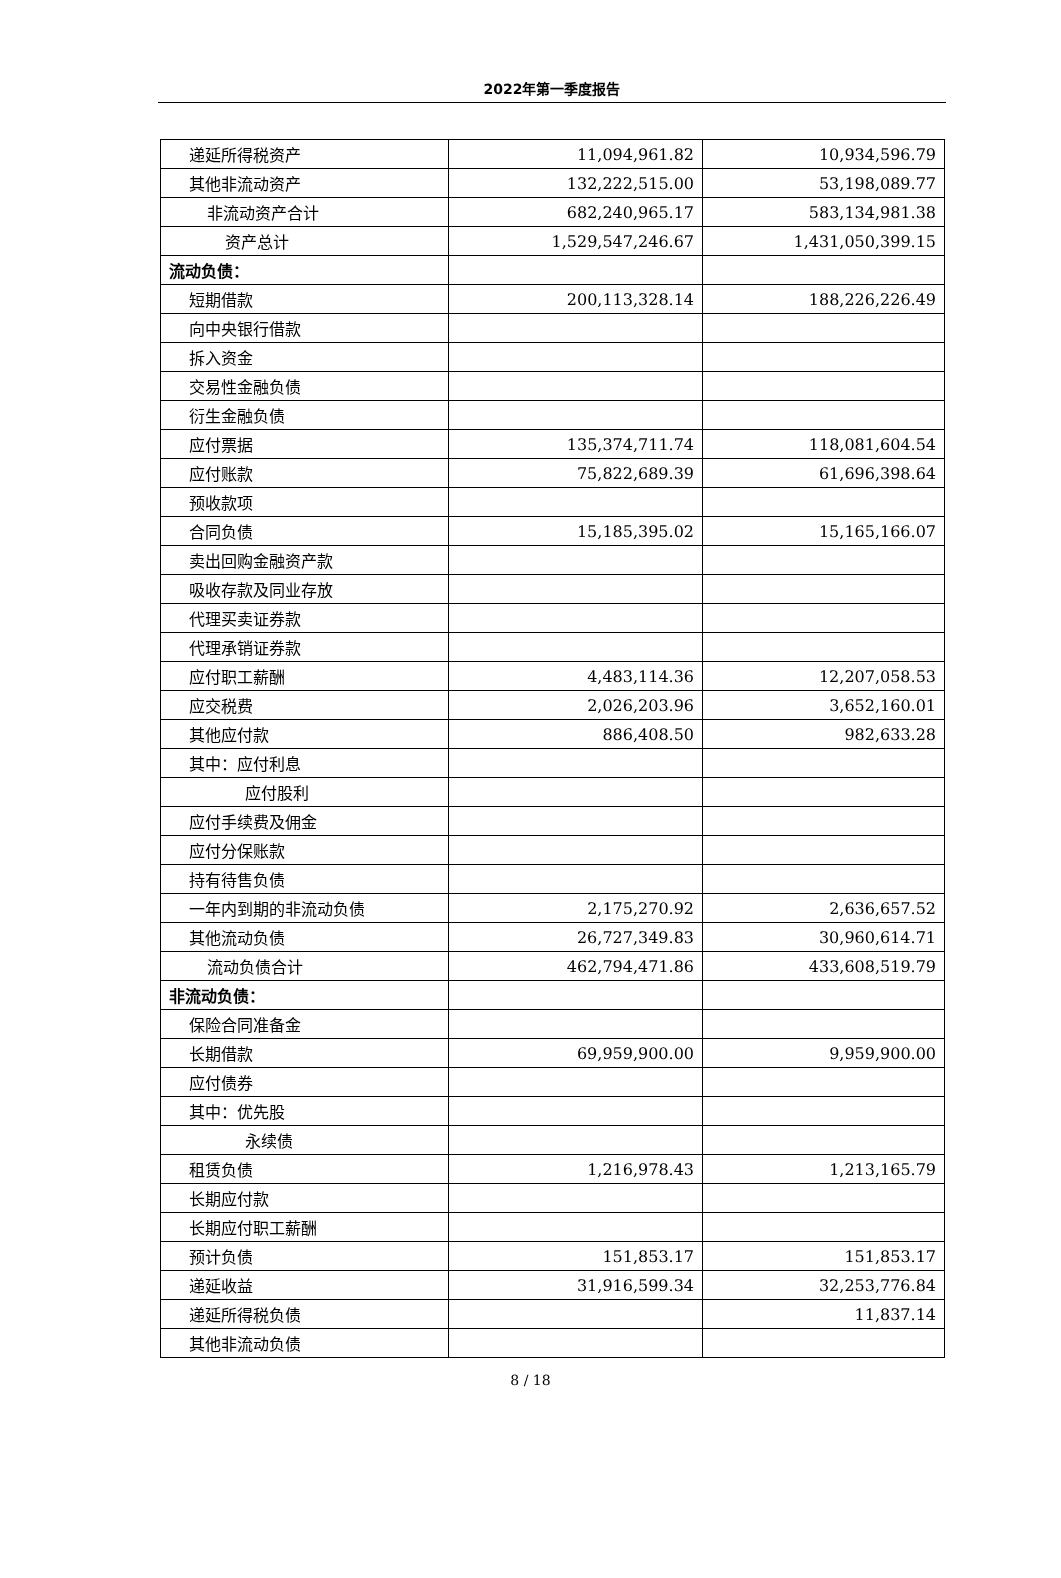2022年第一季度报告
| 递延所得税资产 | 11,094,961.82 | 10,934,596.79 |
| 其他非流动资产 | 132,222,515.00 | 53,198,089.77 |
| 非流动资产合计 | 682,240,965.17 | 583,134,981.38 |
| 资产总计 | 1,529,547,246.67 | 1,431,050,399.15 |
| 流动负债： | | |
| 短期借款 | 200,113,328.14 | 188,226,226.49 |
| 向中央银行借款 | | |
| 拆入资金 | | |
| 交易性金融负债 | | |
| 衍生金融负债 | | |
| 应付票据 | 135,374,711.74 | 118,081,604.54 |
| 应付账款 | 75,822,689.39 | 61,696,398.64 |
| 预收款项 | | |
| 合同负债 | 15,185,395.02 | 15,165,166.07 |
| 卖出回购金融资产款 | | |
| 吸收存款及同业存放 | | |
| 代理买卖证券款 | | |
| 代理承销证券款 | | |
| 应付职工薪酬 | 4,483,114.36 | 12,207,058.53 |
| 应交税费 | 2,026,203.96 | 3,652,160.01 |
| 其他应付款 | 886,408.50 | 982,633.28 |
| 其中：应付利息 | | |
| 应付股利 | | |
| 应付手续费及佣金 | | |
| 应付分保账款 | | |
| 持有待售负债 | | |
| 一年内到期的非流动负债 | 2,175,270.92 | 2,636,657.52 |
| 其他流动负债 | 26,727,349.83 | 30,960,614.71 |
| 流动负债合计 | 462,794,471.86 | 433,608,519.79 |
| 非流动负债： | | |
| 保险合同准备金 | | |
| 长期借款 | 69,959,900.00 | 9,959,900.00 |
| 应付债券 | | |
| 其中：优先股 | | |
| 永续债 | | |
| 租赁负债 | 1,216,978.43 | 1,213,165.79 |
| 长期应付款 | | |
| 长期应付职工薪酬 | | |
| 预计负债 | 151,853.17 | 151,853.17 |
| 递延收益 | 31,916,599.34 | 32,253,776.84 |
| 递延所得税负债 | | 11,837.14 |
| 其他非流动负债 | | |
8 / 18